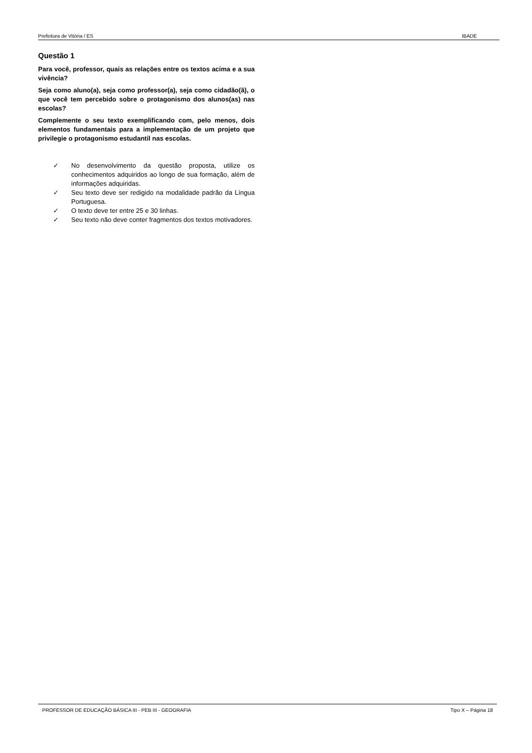Prefeitura de Vitória / ES IBADE
Questão 1
Para você, professor, quais as relações entre os textos acima e a sua vivência?
Seja como aluno(a), seja como professor(a), seja como cidadão(ã), o que você tem percebido sobre o protagonismo dos alunos(as) nas escolas?
Complemente o seu texto exemplificando com, pelo menos, dois elementos fundamentais para a implementação de um projeto que privilegie o protagonismo estudantil nas escolas.
✓ No desenvolvimento da questão proposta, utilize os conhecimentos adquiridos ao longo de sua formação, além de informações adquiridas.
✓ Seu texto deve ser redigido na modalidade padrão da Língua Portuguesa.
✓ O texto deve ter entre 25 e 30 linhas.
✓ Seu texto não deve conter fragmentos dos textos motivadores.
PROFESSOR DE EDUCAÇÃO BÁSICA III - PEB III - GEOGRAFIA Tipo X – Página 18